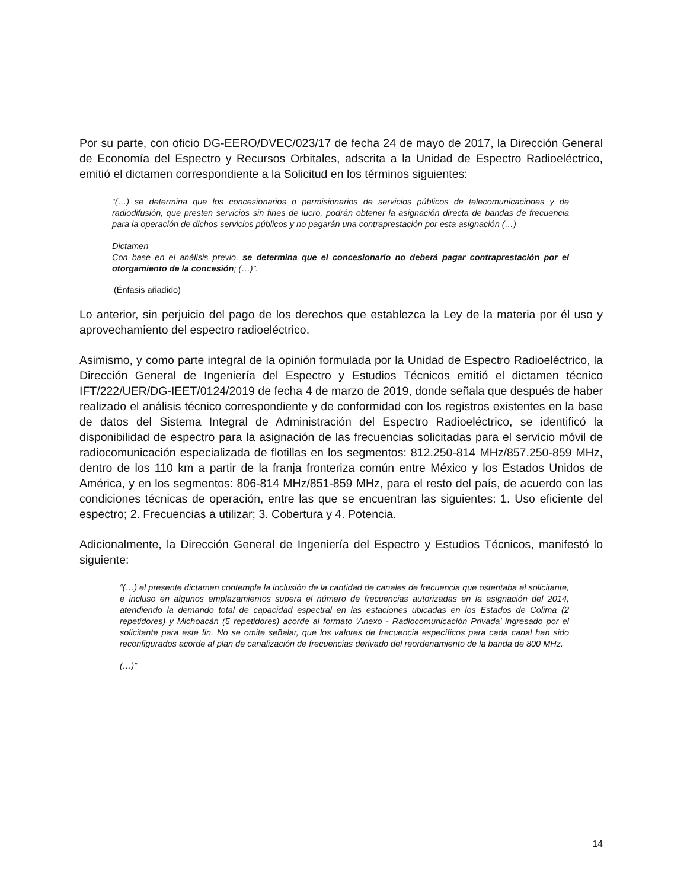Por su parte, con oficio DG-EERO/DVEC/023/17 de fecha 24 de mayo de 2017, la Dirección General de Economía del Espectro y Recursos Orbitales, adscrita a la Unidad de Espectro Radioeléctrico, emitió el dictamen correspondiente a la Solicitud en los términos siguientes:
“(…) se determina que los concesionarios o permisionarios de servicios públicos de telecomunicaciones y de radiodifusión, que presten servicios sin fines de lucro, podrán obtener la asignación directa de bandas de frecuencia para la operación de dichos servicios públicos y no pagarán una contraprestación por esta asignación (…)
Dictamen
Con base en el análisis previo, se determina que el concesionario no deberá pagar contraprestación por el otorgamiento de la concesión; (…)”.
(Énfasis añadido)
Lo anterior, sin perjuicio del pago de los derechos que establezca la Ley de la materia por él uso y aprovechamiento del espectro radioeléctrico.
Asimismo, y como parte integral de la opinión formulada por la Unidad de Espectro Radioeléctrico, la Dirección General de Ingeniería del Espectro y Estudios Técnicos emitió el dictamen técnico IFT/222/UER/DG-IEET/0124/2019 de fecha 4 de marzo de 2019, donde señala que después de haber realizado el análisis técnico correspondiente y de conformidad con los registros existentes en la base de datos del Sistema Integral de Administración del Espectro Radioeléctrico, se identificó la disponibilidad de espectro para la asignación de las frecuencias solicitadas para el servicio móvil de radiocomunicación especializada de flotillas en los segmentos: 812.250-814 MHz/857.250-859 MHz, dentro de los 110 km a partir de la franja fronteriza común entre México y los Estados Unidos de América, y en los segmentos: 806-814 MHz/851-859 MHz, para el resto del país, de acuerdo con las condiciones técnicas de operación, entre las que se encuentran las siguientes: 1. Uso eficiente del espectro; 2. Frecuencias a utilizar; 3. Cobertura y 4. Potencia.
Adicionalmente, la Dirección General de Ingeniería del Espectro y Estudios Técnicos, manifestó lo siguiente:
“(…) el presente dictamen contempla la inclusión de la cantidad de canales de frecuencia que ostentaba el solicitante, e incluso en algunos emplazamientos supera el número de frecuencias autorizadas en la asignación del 2014, atendiendo la demando total de capacidad espectral en las estaciones ubicadas en los Estados de Colima (2 repetidores) y Michoacán (5 repetidores) acorde al formato ‘Anexo - Radiocomunicación Privada’ ingresado por el solicitante para este fin. No se omite señalar, que los valores de frecuencia específicos para cada canal han sido reconfigurados acorde al plan de canalización de frecuencias derivado del reordenamiento de la banda de 800 MHz.
(…)”
14